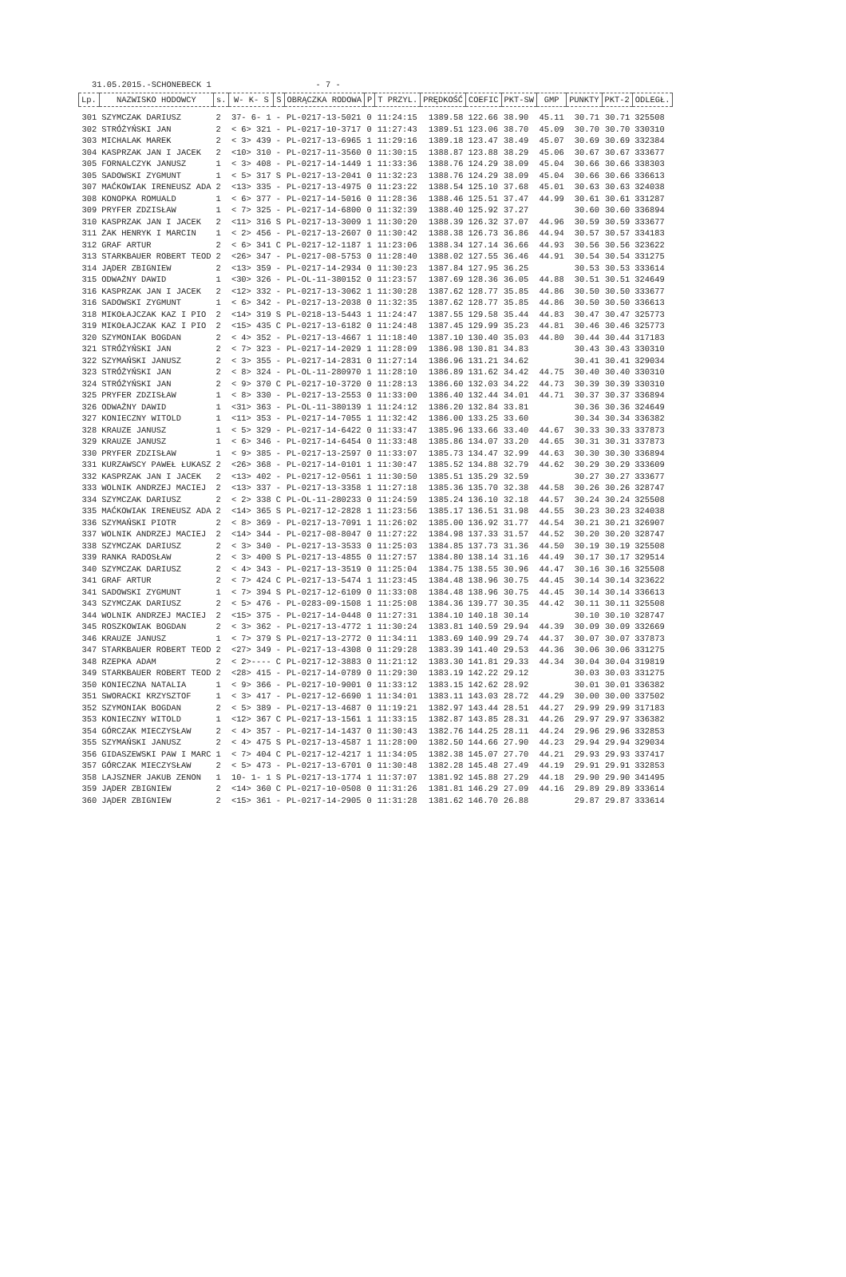31.05.2015.-SCHONEBECK 1 - 7 -
| Lp. | NAZWISKO HODOWCY | s. | W- K- S | S | OBRĄCZKA RODOWA | P | T PRZYL. | PRĘDKOŚĆ | COEFIC | PKT-SW | GMP | PUNKTY | PKT-2 | ODLEGŁ. |
| --- | --- | --- | --- | --- | --- | --- | --- | --- | --- | --- | --- | --- | --- | --- |
| 301 | SZYMCZAK DARIUSZ | 2 | 37- 6- 1 | - | PL-0217-13-5021 | 0 | 11:24:15 | 1389.58 | 122.66 | 38.90 | 45.11 | 30.71 | 30.71 | 325508 |
| 302 | STRÓŻYŃSKI JAN | 2 | < 6> 321 | - | PL-0217-10-3717 | 0 | 11:27:43 | 1389.51 | 123.06 | 38.70 | 45.09 | 30.70 | 30.70 | 330310 |
| 303 | MICHALAK MAREK | 2 | < 3> 439 | - | PL-0217-13-6965 | 1 | 11:29:16 | 1389.18 | 123.47 | 38.49 | 45.07 | 30.69 | 30.69 | 332384 |
| 304 | KASPRZAK JAN I JACEK | 2 | <10> 310 | - | PL-0217-11-3560 | 0 | 11:30:15 | 1388.87 | 123.88 | 38.29 | 45.06 | 30.67 | 30.67 | 333677 |
| 305 | FORNALCZYK JANUSZ | 1 | < 3> 408 | - | PL-0217-14-1449 | 1 | 11:33:36 | 1388.76 | 124.29 | 38.09 | 45.04 | 30.66 | 30.66 | 338303 |
| 305 | SADOWSKI ZYGMUNT | 1 | < 5> 317 | S | PL-0217-13-2041 | 0 | 11:32:23 | 1388.76 | 124.29 | 38.09 | 45.04 | 30.66 | 30.66 | 336613 |
| 307 | MAĆKOWIAK IRENEUSZ ADA | 2 | <13> 335 | - | PL-0217-13-4975 | 0 | 11:23:22 | 1388.54 | 125.10 | 37.68 | 45.01 | 30.63 | 30.63 | 324038 |
| 308 | KONOPKA ROMUALD | 1 | < 6> 377 | - | PL-0217-14-5016 | 0 | 11:28:36 | 1388.46 | 125.51 | 37.47 | 44.99 | 30.61 | 30.61 | 331287 |
| 309 | PRYFER ZDZISŁAW | 1 | < 7> 325 | - | PL-0217-14-6800 | 0 | 11:32:39 | 1388.40 | 125.92 | 37.27 | | 30.60 | 30.60 | 336894 |
| 310 | KASPRZAK JAN I JACEK | 2 | <11> 316 | S | PL-0217-13-3009 | 1 | 11:30:20 | 1388.39 | 126.32 | 37.07 | 44.96 | 30.59 | 30.59 | 333677 |
| 311 | ŻAK HENRYK I MARCIN | 1 | < 2> 456 | - | PL-0217-13-2607 | 0 | 11:30:42 | 1388.38 | 126.73 | 36.86 | 44.94 | 30.57 | 30.57 | 334183 |
| 312 | GRAF ARTUR | 2 | < 6> 341 | C | PL-0217-12-1187 | 1 | 11:23:06 | 1388.34 | 127.14 | 36.66 | 44.93 | 30.56 | 30.56 | 323622 |
| 313 | STARKBAUER ROBERT TEOD | 2 | <26> 347 | - | PL-0217-08-5753 | 0 | 11:28:40 | 1388.02 | 127.55 | 36.46 | 44.91 | 30.54 | 30.54 | 331275 |
| 314 | JĄDER ZBIGNIEW | 2 | <13> 359 | - | PL-0217-14-2934 | 0 | 11:30:23 | 1387.84 | 127.95 | 36.25 | | 30.53 | 30.53 | 333614 |
| 315 | ODWAŻNY DAWID | 1 | <30> 326 | - | PL-OL-11-380152 | 0 | 11:23:57 | 1387.69 | 128.36 | 36.05 | 44.88 | 30.51 | 30.51 | 324649 |
| 316 | KASPRZAK JAN I JACEK | 2 | <12> 332 | - | PL-0217-13-3062 | 1 | 11:30:28 | 1387.62 | 128.77 | 35.85 | 44.86 | 30.50 | 30.50 | 333677 |
| 316 | SADOWSKI ZYGMUNT | 1 | < 6> 342 | - | PL-0217-13-2038 | 0 | 11:32:35 | 1387.62 | 128.77 | 35.85 | 44.86 | 30.50 | 30.50 | 336613 |
| 318 | MIKOŁAJCZAK KAZ I PIO | 2 | <14> 319 | S | PL-0218-13-5443 | 1 | 11:24:47 | 1387.55 | 129.58 | 35.44 | 44.83 | 30.47 | 30.47 | 325773 |
| 319 | MIKOŁAJCZAK KAZ I PIO | 2 | <15> 435 | C | PL-0217-13-6182 | 0 | 11:24:48 | 1387.45 | 129.99 | 35.23 | 44.81 | 30.46 | 30.46 | 325773 |
| 320 | SZYMONIAK BOGDAN | 2 | < 4> 352 | - | PL-0217-13-4667 | 1 | 11:18:40 | 1387.10 | 130.40 | 35.03 | 44.80 | 30.44 | 30.44 | 317183 |
| 321 | STRÓŻYŃSKI JAN | 2 | < 7> 323 | - | PL-0217-14-2029 | 1 | 11:28:09 | 1386.98 | 130.81 | 34.83 | | 30.43 | 30.43 | 330310 |
| 322 | SZYMAŃSKI JANUSZ | 2 | < 3> 355 | - | PL-0217-14-2831 | 0 | 11:27:14 | 1386.96 | 131.21 | 34.62 | | 30.41 | 30.41 | 329034 |
| 323 | STRÓŻYŃSKI JAN | 2 | < 8> 324 | - | PL-OL-11-280970 | 1 | 11:28:10 | 1386.89 | 131.62 | 34.42 | 44.75 | 30.40 | 30.40 | 330310 |
| 324 | STRÓŻYŃSKI JAN | 2 | < 9> 370 | C | PL-0217-10-3720 | 0 | 11:28:13 | 1386.60 | 132.03 | 34.22 | 44.73 | 30.39 | 30.39 | 330310 |
| 325 | PRYFER ZDZISŁAW | 1 | < 8> 330 | - | PL-0217-13-2553 | 0 | 11:33:00 | 1386.40 | 132.44 | 34.01 | 44.71 | 30.37 | 30.37 | 336894 |
| 326 | ODWAŻNY DAWID | 1 | <31> 363 | - | PL-OL-11-380139 | 1 | 11:24:12 | 1386.20 | 132.84 | 33.81 | | 30.36 | 30.36 | 324649 |
| 327 | KONIECZNY WITOLD | 1 | <11> 353 | - | PL-0217-14-7055 | 1 | 11:32:42 | 1386.00 | 133.25 | 33.60 | | 30.34 | 30.34 | 336382 |
| 328 | KRAUZE JANUSZ | 1 | < 5> 329 | - | PL-0217-14-6422 | 0 | 11:33:47 | 1385.96 | 133.66 | 33.40 | 44.67 | 30.33 | 30.33 | 337873 |
| 329 | KRAUZE JANUSZ | 1 | < 6> 346 | - | PL-0217-14-6454 | 0 | 11:33:48 | 1385.86 | 134.07 | 33.20 | 44.65 | 30.31 | 30.31 | 337873 |
| 330 | PRYFER ZDZISŁAW | 1 | < 9> 385 | - | PL-0217-13-2597 | 0 | 11:33:07 | 1385.73 | 134.47 | 32.99 | 44.63 | 30.30 | 30.30 | 336894 |
| 331 | KURZAWSCY PAWEŁ ŁUKASZ | 2 | <26> 368 | - | PL-0217-14-0101 | 1 | 11:30:47 | 1385.52 | 134.88 | 32.79 | 44.62 | 30.29 | 30.29 | 333609 |
| 332 | KASPRZAK JAN I JACEK | 2 | <13> 402 | - | PL-0217-12-0561 | 1 | 11:30:50 | 1385.51 | 135.29 | 32.59 | | 30.27 | 30.27 | 333677 |
| 333 | WOLNIK ANDRZEJ MACIEJ | 2 | <13> 337 | - | PL-0217-13-3358 | 1 | 11:27:18 | 1385.36 | 135.70 | 32.38 | 44.58 | 30.26 | 30.26 | 328747 |
| 334 | SZYMCZAK DARIUSZ | 2 | < 2> 338 | C | PL-OL-11-280233 | 0 | 11:24:59 | 1385.24 | 136.10 | 32.18 | 44.57 | 30.24 | 30.24 | 325508 |
| 335 | MAĆKOWIAK IRENEUSZ ADA | 2 | <14> 365 | S | PL-0217-12-2828 | 1 | 11:23:56 | 1385.17 | 136.51 | 31.98 | 44.55 | 30.23 | 30.23 | 324038 |
| 336 | SZYMAŃSKI PIOTR | 2 | < 8> 369 | - | PL-0217-13-7091 | 1 | 11:26:02 | 1385.00 | 136.92 | 31.77 | 44.54 | 30.21 | 30.21 | 326907 |
| 337 | WOLNIK ANDRZEJ MACIEJ | 2 | <14> 344 | - | PL-0217-08-8047 | 0 | 11:27:22 | 1384.98 | 137.33 | 31.57 | 44.52 | 30.20 | 30.20 | 328747 |
| 338 | SZYMCZAK DARIUSZ | 2 | < 3> 340 | - | PL-0217-13-3533 | 0 | 11:25:03 | 1384.85 | 137.73 | 31.36 | 44.50 | 30.19 | 30.19 | 325508 |
| 339 | RANKA RADOSŁAW | 2 | < 3> 400 | S | PL-0217-13-4855 | 0 | 11:27:57 | 1384.80 | 138.14 | 31.16 | 44.49 | 30.17 | 30.17 | 329514 |
| 340 | SZYMCZAK DARIUSZ | 2 | < 4> 343 | - | PL-0217-13-3519 | 0 | 11:25:04 | 1384.75 | 138.55 | 30.96 | 44.47 | 30.16 | 30.16 | 325508 |
| 341 | GRAF ARTUR | 2 | < 7> 424 | C | PL-0217-13-5474 | 1 | 11:23:45 | 1384.48 | 138.96 | 30.75 | 44.45 | 30.14 | 30.14 | 323622 |
| 341 | SADOWSKI ZYGMUNT | 1 | < 7> 394 | S | PL-0217-12-6109 | 0 | 11:33:08 | 1384.48 | 138.96 | 30.75 | 44.45 | 30.14 | 30.14 | 336613 |
| 343 | SZYMCZAK DARIUSZ | 2 | < 5> 476 | - | PL-0283-09-1508 | 1 | 11:25:08 | 1384.36 | 139.77 | 30.35 | 44.42 | 30.11 | 30.11 | 325508 |
| 344 | WOLNIK ANDRZEJ MACIEJ | 2 | <15> 375 | - | PL-0217-14-0448 | 0 | 11:27:31 | 1384.10 | 140.18 | 30.14 | | 30.10 | 30.10 | 328747 |
| 345 | ROSZKOWIAK BOGDAN | 2 | < 3> 362 | - | PL-0217-13-4772 | 1 | 11:30:24 | 1383.81 | 140.59 | 29.94 | 44.39 | 30.09 | 30.09 | 332669 |
| 346 | KRAUZE JANUSZ | 1 | < 7> 379 | S | PL-0217-13-2772 | 0 | 11:34:11 | 1383.69 | 140.99 | 29.74 | 44.37 | 30.07 | 30.07 | 337873 |
| 347 | STARKBAUER ROBERT TEOD | 2 | <27> 349 | - | PL-0217-13-4308 | 0 | 11:29:28 | 1383.39 | 141.40 | 29.53 | 44.36 | 30.06 | 30.06 | 331275 |
| 348 | RZEPKA ADAM | 2 | < 2>---- | C | PL-0217-12-3883 | 0 | 11:21:12 | 1383.30 | 141.81 | 29.33 | 44.34 | 30.04 | 30.04 | 319819 |
| 349 | STARKBAUER ROBERT TEOD | 2 | <28> 415 | - | PL-0217-14-0789 | 0 | 11:29:30 | 1383.19 | 142.22 | 29.12 | | 30.03 | 30.03 | 331275 |
| 350 | KONIECZNA NATALIA | 1 | < 9> 366 | - | PL-0217-10-9001 | 0 | 11:33:12 | 1383.15 | 142.62 | 28.92 | | 30.01 | 30.01 | 336382 |
| 351 | SWORACKI KRZYSZTOF | 1 | < 3> 417 | - | PL-0217-12-6690 | 1 | 11:34:01 | 1383.11 | 143.03 | 28.72 | 44.29 | 30.00 | 30.00 | 337502 |
| 352 | SZYMONIAK BOGDAN | 2 | < 5> 389 | - | PL-0217-13-4687 | 0 | 11:19:21 | 1382.97 | 143.44 | 28.51 | 44.27 | 29.99 | 29.99 | 317183 |
| 353 | KONIECZNY WITOLD | 1 | <12> 367 | C | PL-0217-13-1561 | 1 | 11:33:15 | 1382.87 | 143.85 | 28.31 | 44.26 | 29.97 | 29.97 | 336382 |
| 354 | GÓRCZAK MIECZYSŁAW | 2 | < 4> 357 | - | PL-0217-14-1437 | 0 | 11:30:43 | 1382.76 | 144.25 | 28.11 | 44.24 | 29.96 | 29.96 | 332853 |
| 355 | SZYMAŃSKI JANUSZ | 2 | < 4> 475 | S | PL-0217-13-4587 | 1 | 11:28:00 | 1382.50 | 144.66 | 27.90 | 44.23 | 29.94 | 29.94 | 329034 |
| 356 | GIDASZEWSKI PAW I MARC | 1 | < 7> 404 | C | PL-0217-12-4217 | 1 | 11:34:05 | 1382.38 | 145.07 | 27.70 | 44.21 | 29.93 | 29.93 | 337417 |
| 357 | GÓRCZAK MIECZYSŁAW | 2 | < 5> 473 | - | PL-0217-13-6701 | 0 | 11:30:48 | 1382.28 | 145.48 | 27.49 | 44.19 | 29.91 | 29.91 | 332853 |
| 358 | LAJSZNER JAKUB ZENON | 1 | 10- 1- 1 | S | PL-0217-13-1774 | 1 | 11:37:07 | 1381.92 | 145.88 | 27.29 | 44.18 | 29.90 | 29.90 | 341495 |
| 359 | JĄDER ZBIGNIEW | 2 | <14> 360 | C | PL-0217-10-0508 | 0 | 11:31:26 | 1381.81 | 146.29 | 27.09 | 44.16 | 29.89 | 29.89 | 333614 |
| 360 | JĄDER ZBIGNIEW | 2 | <15> 361 | - | PL-0217-14-2905 | 0 | 11:31:28 | 1381.62 | 146.70 | 26.88 | | 29.87 | 29.87 | 333614 |